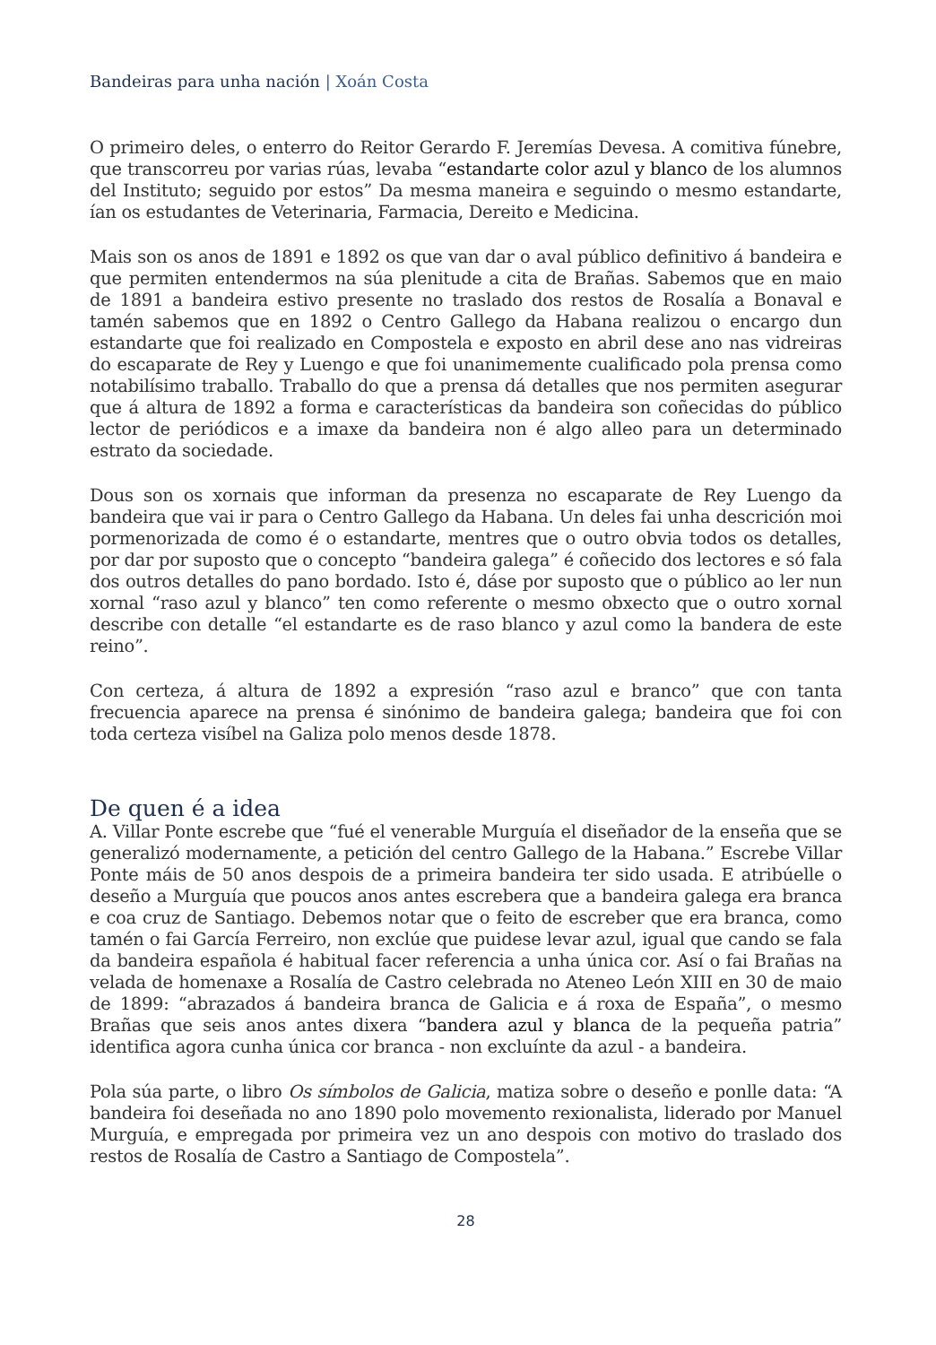Bandeiras para unha nación | Xoán Costa
O primeiro deles, o enterro do Reitor Gerardo F. Jeremías Devesa. A comitiva fúnebre, que transcorreu por varias rúas, levaba “estandarte color azul y blanco de los alumnos del Instituto; seguido por estos” Da mesma maneira e seguindo o mesmo estandarte, ían os estudantes de Veterinaria, Farmacia, Dereito e Medicina.
Mais son os anos de 1891 e 1892 os que van dar o aval público definitivo á bandeira e que permiten entendermos na súa plenitude a cita de Brañas. Sabemos que en maio de 1891 a bandeira estivo presente no traslado dos restos de Rosalía a Bonaval e tamén sabemos que en 1892 o Centro Gallego da Habana realizou o encargo dun estandarte que foi realizado en Compostela e exposto en abril dese ano nas vidreiras do escaparate de Rey y Luengo e que foi unanimemente cualificado pola prensa como notabilísimo traballo. Traballo do que a prensa dá detalles que nos permiten asegurar que á altura de 1892 a forma e características da bandeira son coñecidas do público lector de periódicos e a imaxe da bandeira non é algo alleo para un determinado estrato da sociedade.
Dous son os xornais que informan da presenza no escaparate de Rey Luengo da bandeira que vai ir para o Centro Gallego da Habana. Un deles fai unha descrición moi pormenorizada de como é o estandarte, mentres que o outro obvia todos os detalles, por dar por suposto que o concepto “bandeira galega” é coñecido dos lectores e só fala dos outros detalles do pano bordado. Isto é, dáse por suposto que o público ao ler nun xornal “raso azul y blanco” ten como referente o mesmo obxecto que o outro xornal describe con detalle “el estandarte es de raso blanco y azul como la bandera de este reino”.
Con certeza, á altura de 1892 a expresión “raso azul e branco” que con tanta frecuencia aparece na prensa é sinónimo de bandeira galega; bandeira que foi con toda certeza visíbel na Galiza polo menos desde 1878.
De quen é a idea
A. Villar Ponte escrebe que “fué el venerable Murguía el diseñador de la enseña que se generalizó modernamente, a petición del centro Gallego de la Habana.” Escrebe Villar Ponte máis de 50 anos despois de a primeira bandeira ter sido usada. E atribúelle o deseño a Murguía que poucos anos antes escrebera que a bandeira galega era branca e coa cruz de Santiago. Debemos notar que o feito de escreber que era branca, como tamén o fai García Ferreiro, non exclúe que puidese levar azul, igual que cando se fala da bandeira española é habitual facer referencia a unha única cor. Así o fai Brañas na velada de homenaxe a Rosalía de Castro celebrada no Ateneo León XIII en 30 de maio de 1899: “abrazados á bandeira branca de Galicia e á roxa de España”, o mesmo Brañas que seis anos antes dixera “bandera azul y blanca de la pequeña patria” identifica agora cunha única cor branca - non excluínte da azul - a bandeira.
Pola súa parte, o libro Os símbolos de Galicia, matiza sobre o deseño e ponlle data: “A bandeira foi deseñada no ano 1890 polo movemento rexionalista, liderado por Manuel Murguía, e empregada por primeira vez un ano despois con motivo do traslado dos restos de Rosalía de Castro a Santiago de Compostela”.
28